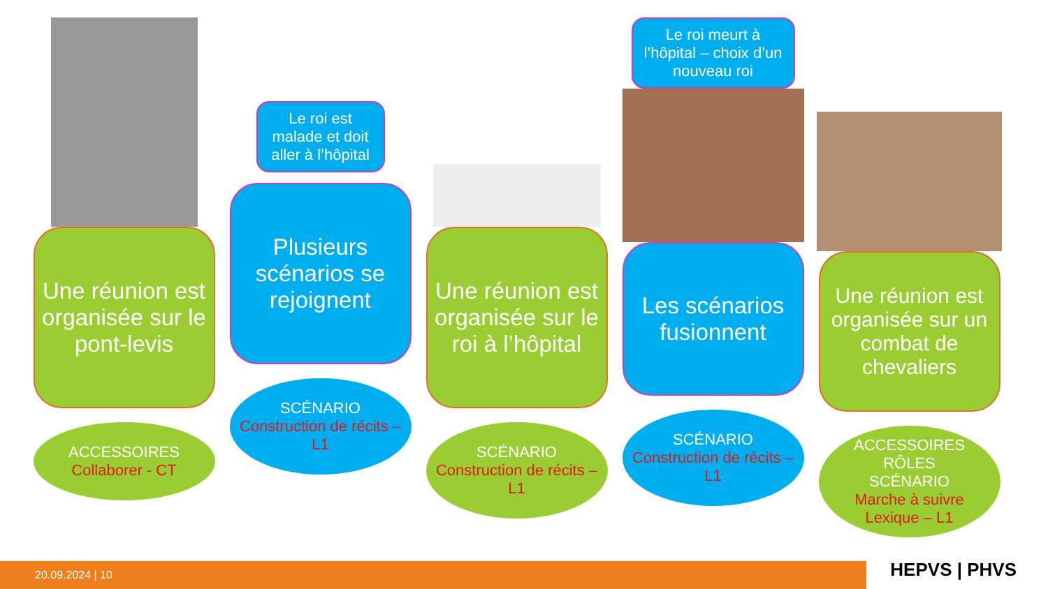Une réunion est organisée sur le pont-levis
ACCESSOIRES
Collaborer - CT
Le roi est malade et doit aller à l’hôpital
Plusieurs scénarios se rejoignent
SCÉNARIO
Construction de récits – L1
Une réunion est organisée sur le roi à l’hôpital
SCÉNARIO
Construction de récits – L1
Le roi meurt à l’hôpital – choix d’un nouveau roi
Les scénarios fusionnent
SCÉNARIO
Construction de récits – L1
Une réunion est organisée sur un combat de chevaliers
ACCESSOIRES
RÔLES
SCÉNARIO
Marche à suivre
Lexique – L1
20.09.2024 | 10
HEPVS | PHVS